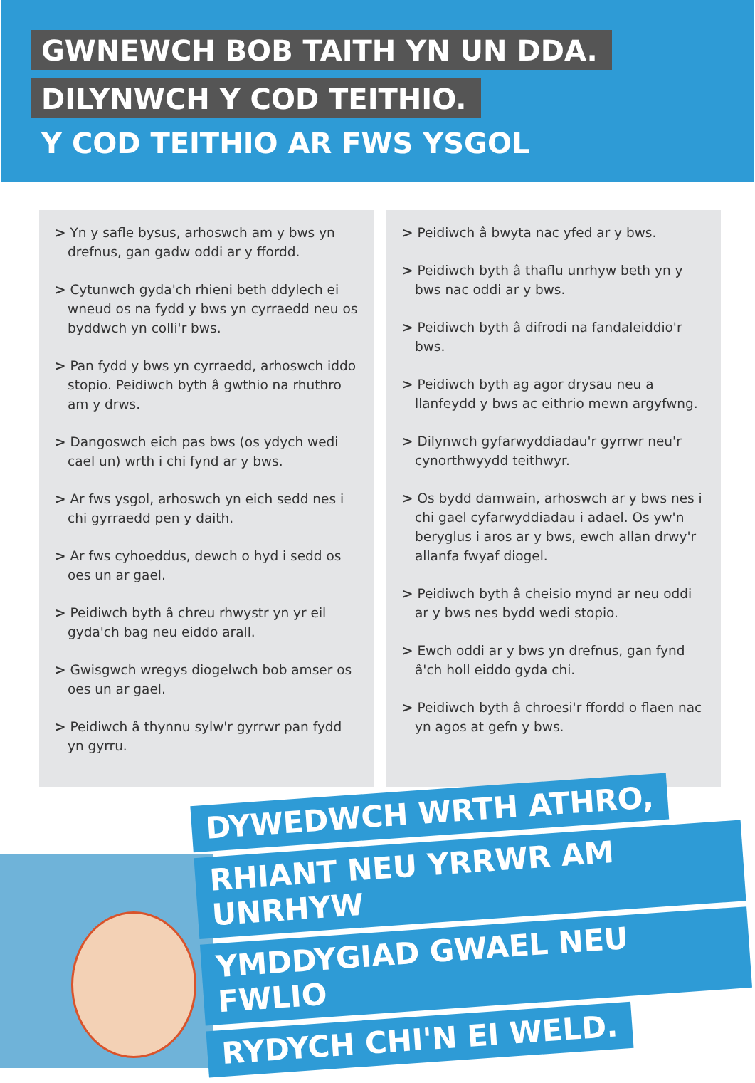GWNEWCH BOB TAITH YN UN DDA.
DILYNWCH Y COD TEITHIO.
Y COD TEITHIO AR FWS YSGOL
> Yn y safle bysus, arhoswch am y bws yn drefnus, gan gadw oddi ar y ffordd.
> Cytunwch gyda'ch rhieni beth ddylech ei wneud os na fydd y bws yn cyrraedd neu os byddwch yn colli'r bws.
> Pan fydd y bws yn cyrraedd, arhoswch iddo stopio. Peidiwch byth â gwthio na rhuthro am y drws.
> Dangoswch eich pas bws (os ydych wedi cael un) wrth i chi fynd ar y bws.
> Ar fws ysgol, arhoswch yn eich sedd nes i chi gyrraedd pen y daith.
> Ar fws cyhoeddus, dewch o hyd i sedd os oes un ar gael.
> Peidiwch byth â chreu rhwystr yn yr eil gyda'ch bag neu eiddo arall.
> Gwisgwch wregys diogelwch bob amser os oes un ar gael.
> Peidiwch â thynnu sylw'r gyrrwr pan fydd yn gyrru.
> Peidiwch â bwyta nac yfed ar y bws.
> Peidiwch byth â thaflu unrhyw beth yn y bws nac oddi ar y bws.
> Peidiwch byth â difrodi na fandaleiddio'r bws.
> Peidiwch byth ag agor drysau neu a llanfeydd y bws ac eithrio mewn argyfwng.
> Dilynwch gyfarwyddiadau'r gyrrwr neu'r cynorthwyydd teithwyr.
> Os bydd damwain, arhoswch ar y bws nes i chi gael cyfarwyddiadau i adael. Os yw'n beryglus i aros ar y bws, ewch allan drwy'r allanfa fwyaf diogel.
> Peidiwch byth â cheisio mynd ar neu oddi ar y bws nes bydd wedi stopio.
> Ewch oddi ar y bws yn drefnus, gan fynd â'ch holl eiddo gyda chi.
> Peidiwch byth â chroesi'r ffordd o flaen nac yn agos at gefn y bws.
DYWEDWCH WRTH ATHRO,
RHIANT NEU YRRWR AM UNRHYW
YMDDYGIAD GWAEL NEU FWLIO
RYDYCH CHI'N EI WELD.